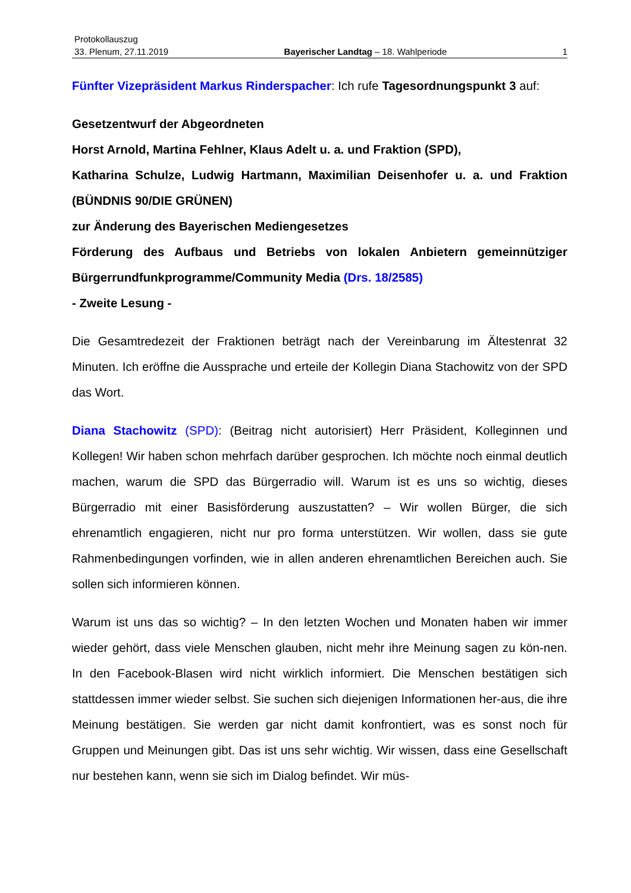Protokollauszug
33. Plenum, 27.11.2019 Bayerischer Landtag – 18. Wahlperiode 1
Fünfter Vizepräsident Markus Rinderspacher: Ich rufe Tagesordnungspunkt 3 auf:
Gesetzentwurf der Abgeordneten
Horst Arnold, Martina Fehlner, Klaus Adelt u. a. und Fraktion (SPD),
Katharina Schulze, Ludwig Hartmann, Maximilian Deisenhofer u. a. und Fraktion (BÜNDNIS 90/DIE GRÜNEN)
zur Änderung des Bayerischen Mediengesetzes
Förderung des Aufbaus und Betriebs von lokalen Anbietern gemeinnütziger Bürgerrundfunkprogramme/Community Media (Drs. 18/2585)
- Zweite Lesung -
Die Gesamtredezeit der Fraktionen beträgt nach der Vereinbarung im Ältestenrat 32 Minuten. Ich eröffne die Aussprache und erteile der Kollegin Diana Stachowitz von der SPD das Wort.
Diana Stachowitz (SPD): (Beitrag nicht autorisiert) Herr Präsident, Kolleginnen und Kollegen! Wir haben schon mehrfach darüber gesprochen. Ich möchte noch einmal deutlich machen, warum die SPD das Bürgerradio will. Warum ist es uns so wichtig, dieses Bürgerradio mit einer Basisförderung auszustatten? – Wir wollen Bürger, die sich ehrenamtlich engagieren, nicht nur pro forma unterstützen. Wir wollen, dass sie gute Rahmenbedingungen vorfinden, wie in allen anderen ehrenamtlichen Bereichen auch. Sie sollen sich informieren können.
Warum ist uns das so wichtig? – In den letzten Wochen und Monaten haben wir immer wieder gehört, dass viele Menschen glauben, nicht mehr ihre Meinung sagen zu kön-nen. In den Facebook-Blasen wird nicht wirklich informiert. Die Menschen bestätigen sich stattdessen immer wieder selbst. Sie suchen sich diejenigen Informationen her-aus, die ihre Meinung bestätigen. Sie werden gar nicht damit konfrontiert, was es sonst noch für Gruppen und Meinungen gibt. Das ist uns sehr wichtig. Wir wissen, dass eine Gesellschaft nur bestehen kann, wenn sie sich im Dialog befindet. Wir müs-